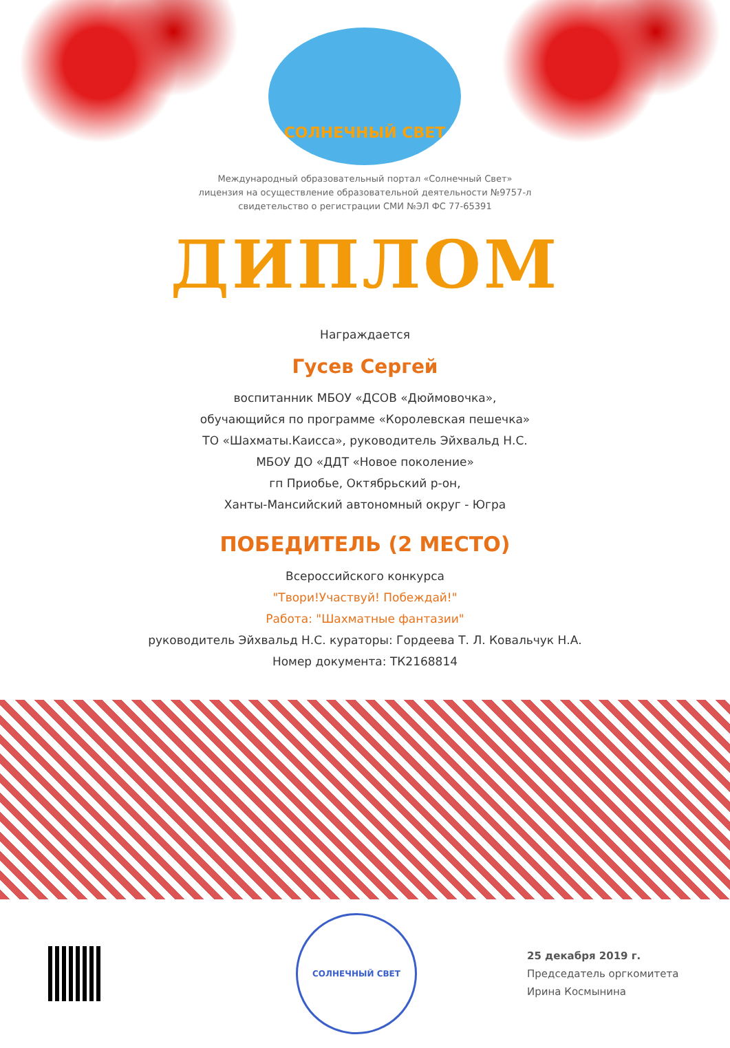СОЛНЕЧНЫЙ СВЕТ
Международный образовательный портал «Солнечный Свет»
лицензия на осуществление образовательной деятельности №9757-л
свидетельство о регистрации СМИ №ЭЛ ФС 77-65391
ДИПЛОМ
Награждается
Гусев Сергей
воспитанник МБОУ «ДСОВ «Дюймовочка»,
обучающийся по программе «Королевская пешечка»
ТО «Шахматы.Каисса», руководитель Эйхвальд Н.С.
МБОУ ДО «ДДТ «Новое поколение»
гп Приобье, Октябрьский р-он,
Ханты-Мансийский автономный округ - Югра
ПОБЕДИТЕЛЬ (2 МЕСТО)
Всероссийского конкурса
"Твори!Участвуй! Побеждай!"
Работа: "Шахматные фантазии"
руководитель Эйхвальд Н.С. кураторы: Гордеева Т. Л. Ковальчук Н.А.
Номер документа: ТК2168814
СОЛНЕЧНЫЙ СВЕТ
25 декабря 2019 г.
Председатель оргкомитета
Ирина Космынина